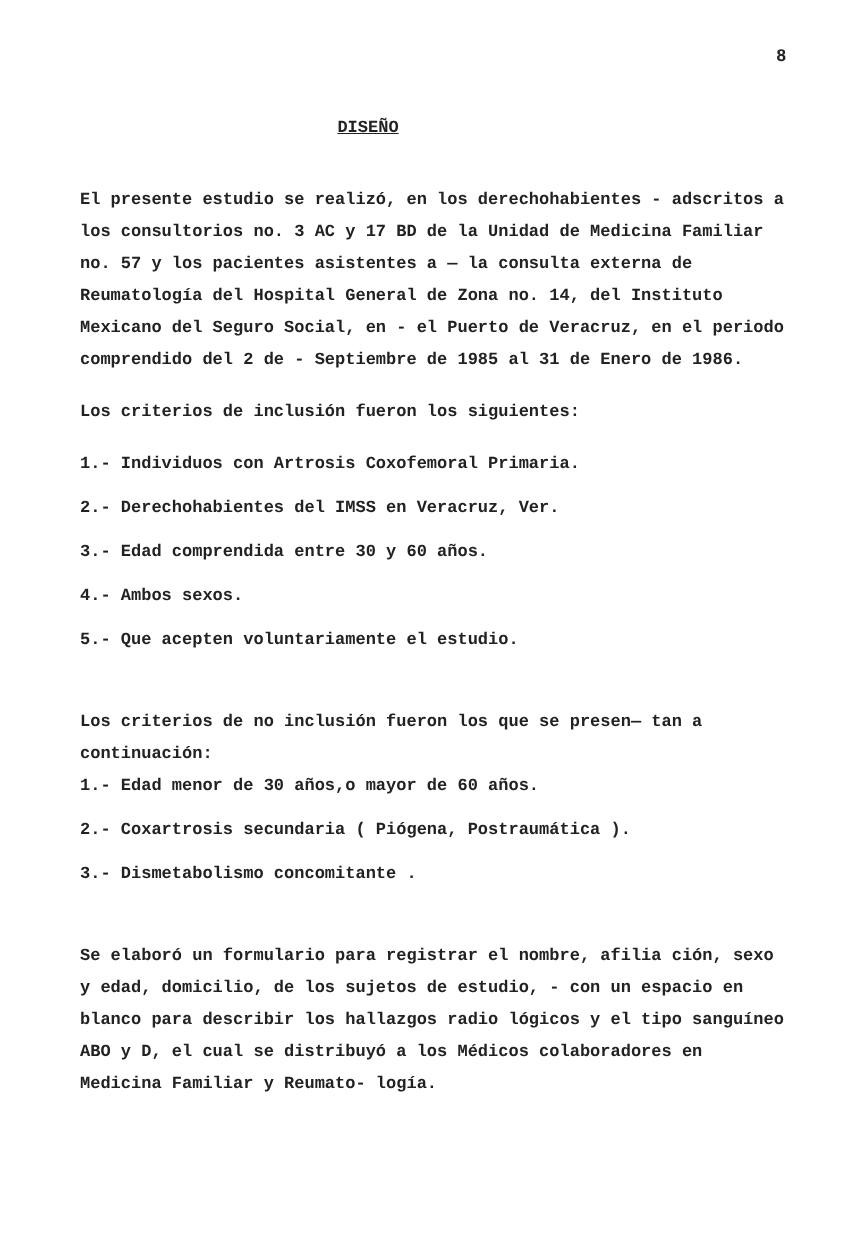8
DISEÑO
El presente estudio se realizó, en los derechohabientes - adscritos a los consultorios no. 3 AC y 17 BD de la Unidad de Medicina Familiar no. 57 y los pacientes asistentes a — la consulta externa de Reumatología del Hospital General de Zona no. 14, del Instituto Mexicano del Seguro Social, en - el Puerto de Veracruz, en el periodo comprendido del 2 de - Septiembre de 1985 al 31 de Enero de 1986.
Los criterios de inclusión fueron los siguientes:
1.- Individuos con Artrosis Coxofemoral Primaria.
2.- Derechohabientes del IMSS en Veracruz, Ver.
3.- Edad comprendida entre 30 y 60 años.
4.- Ambos sexos.
5.- Que acepten voluntariamente el estudio.
Los criterios de no inclusión fueron los que se presen— tan a continuación:
1.- Edad menor de 30 años,o mayor de 60 años.
2.- Coxartrosis secundaria ( Piógena, Postraumática ).
3.- Dismetabolismo concomitante .
Se elaboró un formulario para registrar el nombre, afilia ción, sexo y edad, domicilio, de los sujetos de estudio, - con un espacio en blanco para describir los hallazgos radio lógicos y el tipo sanguíneo ABO y D, el cual se distribuyó a los Médicos colaboradores en Medicina Familiar y Reumato- logía.